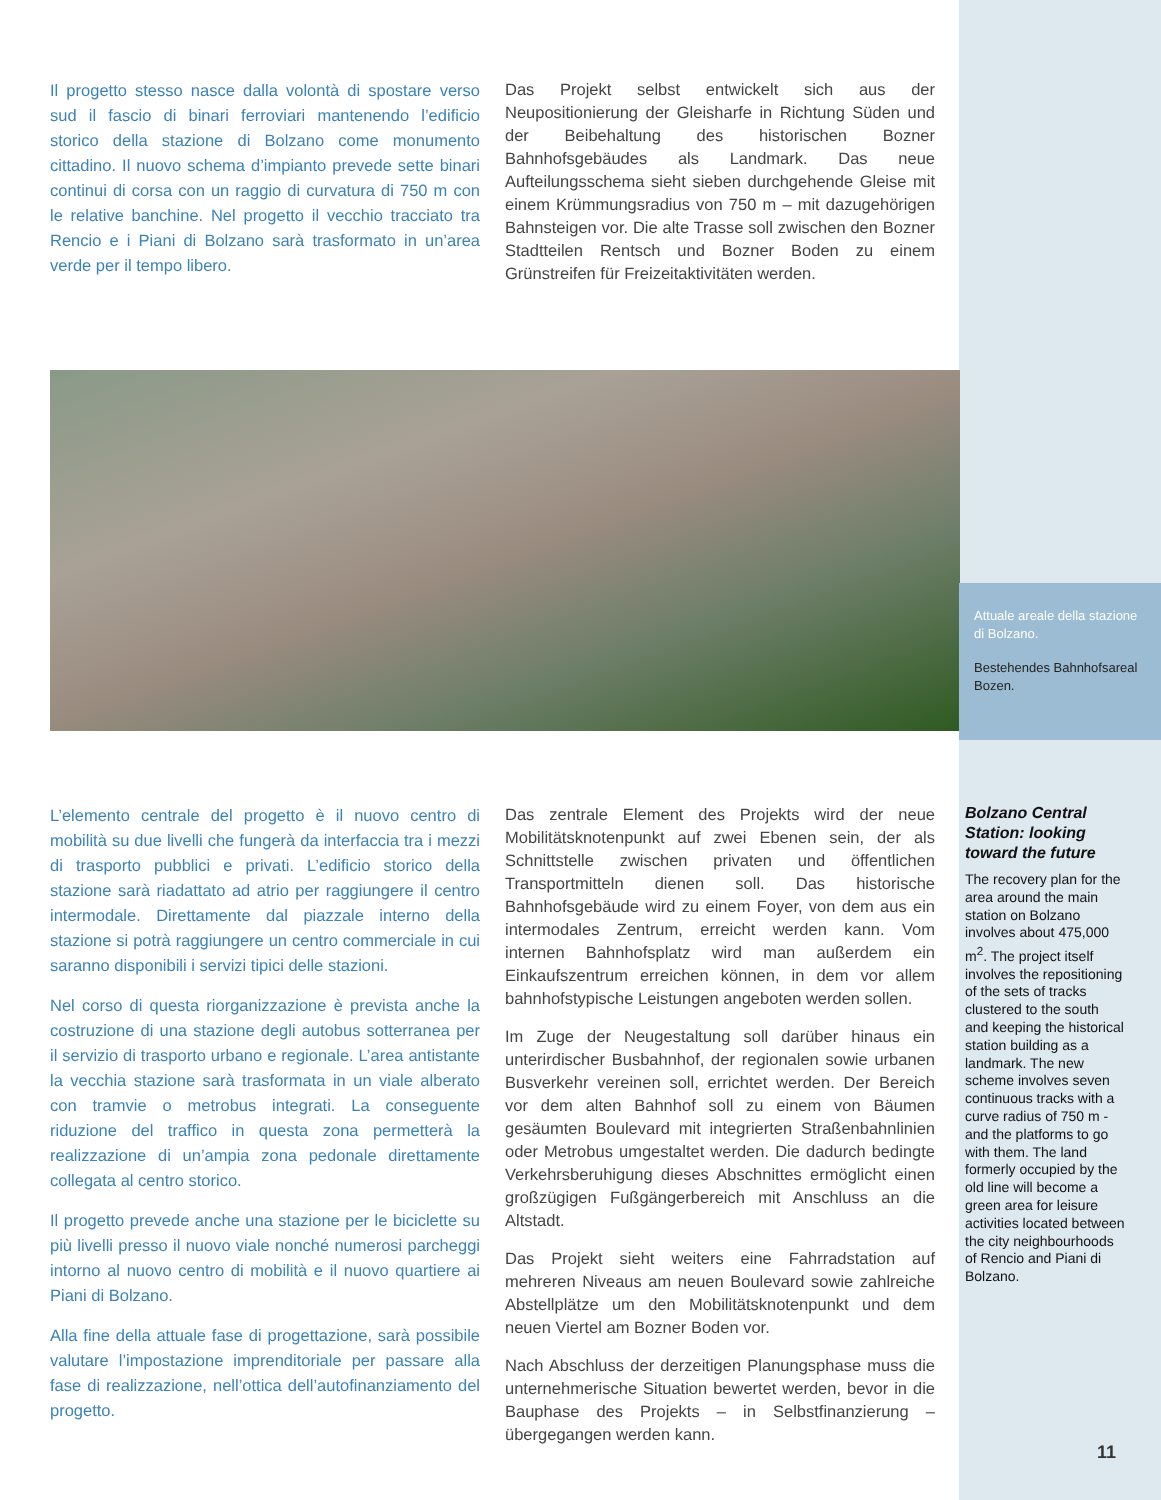Il progetto stesso nasce dalla volontà di spostare verso sud il fascio di binari ferroviari mantenendo l’edificio storico della stazione di Bolzano come monumento cittadino. Il nuovo schema d’impianto prevede sette binari continui di corsa con un raggio di curvatura di 750 m con le relative banchine. Nel progetto il vecchio tracciato tra Rencio e i Piani di Bolzano sarà trasformato in un’area verde per il tempo libero.
Das Projekt selbst entwickelt sich aus der Neupositionierung der Gleisharfe in Richtung Süden und der Beibehaltung des historischen Bozner Bahnhofsgebäudes als Landmark. Das neue Aufteilungsschema sieht sieben durchgehende Gleise mit einem Krümmungsradius von 750 m – mit dazugehörigen Bahnsteigen vor. Die alte Trasse soll zwischen den Bozner Stadtteilen Rentsch und Bozner Boden zu einem Grünstreifen für Freizeitaktivitäten werden.
Attuale areale della stazione di Bolzano.
Bestehendes Bahnhofsareal Bozen.
L’elemento centrale del progetto è il nuovo centro di mobilità su due livelli che fungerà da interfaccia tra i mezzi di trasporto pubblici e privati. L’edificio storico della stazione sarà riadattato ad atrio per raggiungere il centro intermodale. Direttamente dal piazzale interno della stazione si potrà raggiungere un centro commerciale in cui saranno disponibili i servizi tipici delle stazioni.
Nel corso di questa riorganizzazione è prevista anche la costruzione di una stazione degli autobus sotterranea per il servizio di trasporto urbano e regionale. L’area antistante la vecchia stazione sarà trasformata in un viale alberato con tramvie o metrobus integrati. La conseguente riduzione del traffico in questa zona permetterà la realizzazione di un’ampia zona pedonale direttamente collegata al centro storico.
Il progetto prevede anche una stazione per le biciclette su più livelli presso il nuovo viale nonché numerosi parcheggi intorno al nuovo centro di mobilità e il nuovo quartiere ai Piani di Bolzano.
Alla fine della attuale fase di progettazione, sarà possibile valutare l’impostazione imprenditoriale per passare alla fase di realizzazione, nell’ottica dell’autofinanziamento del progetto.
Das zentrale Element des Projekts wird der neue Mobilitätsknotenpunkt auf zwei Ebenen sein, der als Schnittstelle zwischen privaten und öffentlichen Transportmitteln dienen soll. Das historische Bahnhofsgebäude wird zu einem Foyer, von dem aus ein intermodales Zentrum, erreicht werden kann. Vom internen Bahnhofsplatz wird man außerdem ein Einkaufszentrum erreichen können, in dem vor allem bahnhofstypische Leistungen angeboten werden sollen.
Im Zuge der Neugestaltung soll darüber hinaus ein unterirdischer Busbahnhof, der regionalen sowie urbanen Busverkehr vereinen soll, errichtet werden. Der Bereich vor dem alten Bahnhof soll zu einem von Bäumen gesäumten Boulevard mit integrierten Straßenbahnlinien oder Metrobus umgestaltet werden. Die dadurch bedingte Verkehrsberuhigung dieses Abschnittes ermöglicht einen großzügigen Fußgängerbereich mit Anschluss an die Altstadt.
Das Projekt sieht weiters eine Fahrradstation auf mehreren Niveaus am neuen Boulevard sowie zahlreiche Abstellplätze um den Mobilitätsknotenpunkt und dem neuen Viertel am Bozner Boden vor.
Nach Abschluss der derzeitigen Planungsphase muss die unternehmerische Situation bewertet werden, bevor in die Bauphase des Projekts – in Selbstfinanzierung – übergegangen werden kann.
Bolzano Central Station: looking toward the future
The recovery plan for the area around the main station on Bolzano involves about 475,000 m<sup>2</sup>. The project itself involves the repositioning of the sets of tracks clustered to the south and keeping the historical station building as a landmark. The new scheme involves seven continuous tracks with a curve radius of 750 m - and the platforms to go with them. The land formerly occupied by the old line will become a green area for leisure activities located between the city neighbourhoods of Rencio and Piani di Bolzano.
11